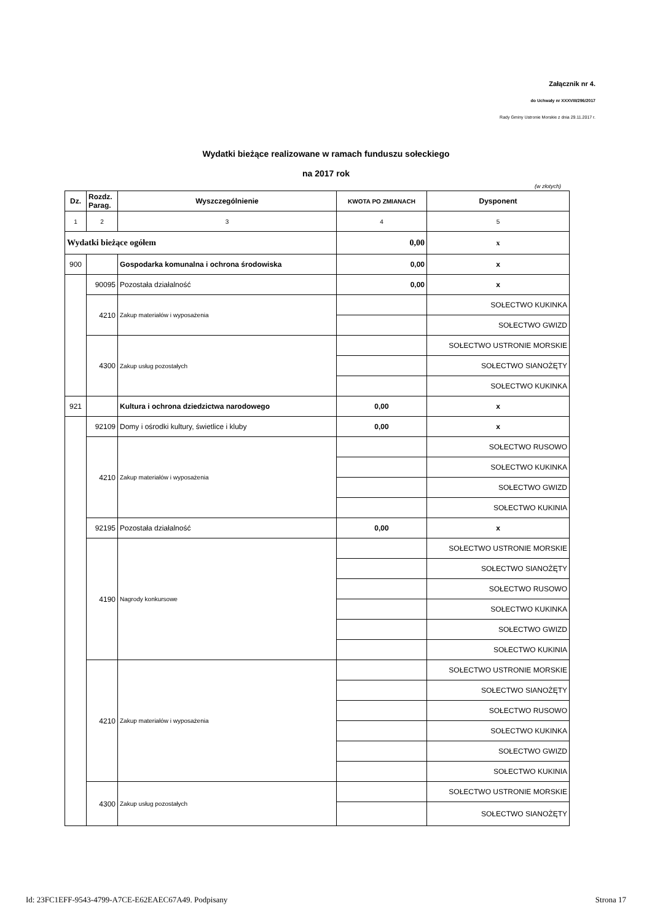Załącznik nr 4.
do Uchwały nr XXXVIII/296/2017
Rady Gminy Ustronie Morskie z dnia 29.11.2017 r.
Wydatki bieżące realizowane w ramach funduszu sołeckiego
na 2017 rok
(w złotych)
| Dz. | Rozdz. Parag. | Wyszczególnienie | KWOTA PO ZMIANACH | Dysponent |
| --- | --- | --- | --- | --- |
| 1 | 2 | 3 | 4 | 5 |
| Wydatki bieżące ogółem | | | 0,00 | x |
| 900 | | Gospodarka komunalna i ochrona środowiska | 0,00 | x |
| | 90095 | Pozostała działalność | 0,00 | x |
| | 4210 | Zakup materiałów i wyposażenia | | SOŁECTWO KUKINKA |
| | | | | SOŁECTWO GWIZD |
| | 4300 | Zakup usług pozostałych | | SOŁECTWO USTRONIE MORSKIE |
| | | | | SOŁECTWO SIANOŻĘTY |
| | | | | SOŁECTWO KUKINKA |
| 921 | | Kultura i ochrona dziedzictwa narodowego | 0,00 | x |
| | 92109 | Domy i ośrodki kultury, świetlice i kluby | 0,00 | x |
| | 4210 | Zakup materiałów i wyposażenia | | SOŁECTWO RUSOWO |
| | | | | SOŁECTWO KUKINKA |
| | | | | SOŁECTWO GWIZD |
| | | | | SOŁECTWO KUKINIA |
| | 92195 | Pozostała działalność | 0,00 | x |
| | 4190 | Nagrody konkursowe | | SOŁECTWO USTRONIE MORSKIE |
| | | | | SOŁECTWO SIANOŻĘTY |
| | | | | SOŁECTWO RUSOWO |
| | | | | SOŁECTWO KUKINKA |
| | | | | SOŁECTWO GWIZD |
| | | | | SOŁECTWO KUKINIA |
| | 4210 | Zakup materiałów i wyposażenia | | SOŁECTWO USTRONIE MORSKIE |
| | | | | SOŁECTWO SIANOŻĘTY |
| | | | | SOŁECTWO RUSOWO |
| | | | | SOŁECTWO KUKINKA |
| | | | | SOŁECTWO GWIZD |
| | | | | SOŁECTWO KUKINIA |
| | 4300 | Zakup usług pozostałych | | SOŁECTWO USTRONIE MORSKIE |
| | | | | SOŁECTWO SIANOŻĘTY |
Id: 23FC1EFF-9543-4799-A7CE-E62EAEC67A49. Podpisany Strona 17